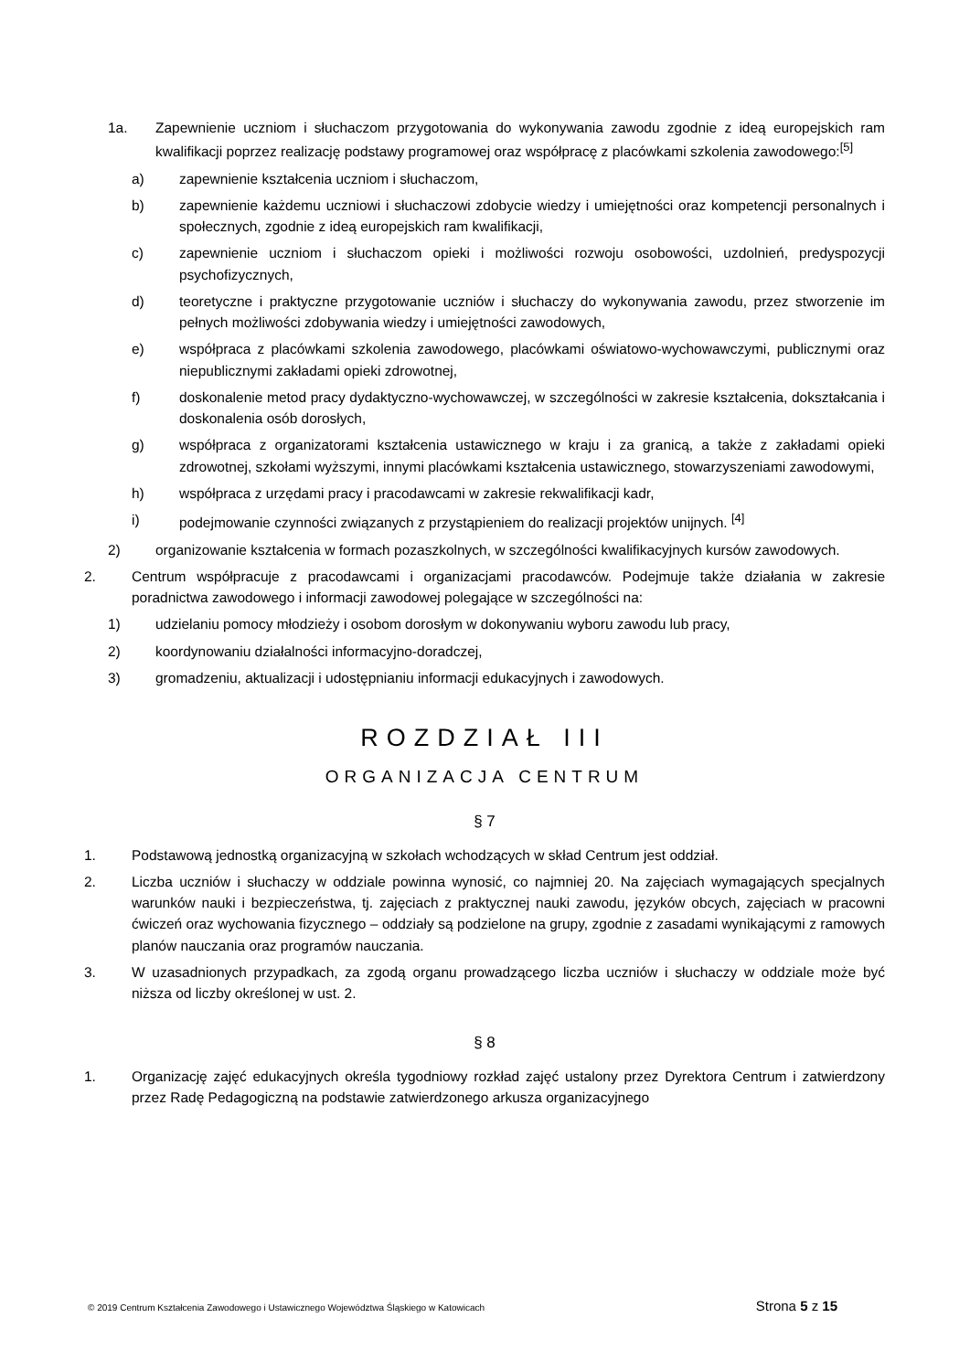1a. Zapewnienie uczniom i słuchaczom przygotowania do wykonywania zawodu zgodnie z ideą europejskich ram kwalifikacji poprzez realizację podstawy programowej oraz współpracę z placówkami szkolenia zawodowego:<sup>[5]</sup>
a) zapewnienie kształcenia uczniom i słuchaczom,
b) zapewnienie każdemu uczniowi i słuchaczowi zdobycie wiedzy i umiejętności oraz kompetencji personalnych i społecznych, zgodnie z ideą europejskich ram kwalifikacji,
c) zapewnienie uczniom i słuchaczom opieki i możliwości rozwoju osobowości, uzdolnień, predyspozycji psychofizycznych,
d) teoretyczne i praktyczne przygotowanie uczniów i słuchaczy do wykonywania zawodu, przez stworzenie im pełnych możliwości zdobywania wiedzy i umiejętności zawodowych,
e) współpraca z placówkami szkolenia zawodowego, placówkami oświatowo-wychowawczymi, publicznymi oraz niepublicznymi zakładami opieki zdrowotnej,
f) doskonalenie metod pracy dydaktyczno-wychowawczej, w szczególności w zakresie kształcenia, dokształcania i doskonalenia osób dorosłych,
g) współpraca z organizatorami kształcenia ustawicznego w kraju i za granicą, a także z zakładami opieki zdrowotnej, szkołami wyższymi, innymi placówkami kształcenia ustawicznego, stowarzyszeniami zawodowymi,
h) współpraca z urzędami pracy i pracodawcami w zakresie rekwalifikacji kadr,
i) podejmowanie czynności związanych z przystąpieniem do realizacji projektów unijnych. <sup>[4]</sup>
2) organizowanie kształcenia w formach pozaszkolnych, w szczególności kwalifikacyjnych kursów zawodowych.
2. Centrum współpracuje z pracodawcami i organizacjami pracodawców. Podejmuje także działania w zakresie poradnictwa zawodowego i informacji zawodowej polegające w szczególności na:
1) udzielaniu pomocy młodzieży i osobom dorosłym w dokonywaniu wyboru zawodu lub pracy,
2) koordynowaniu działalności informacyjno-doradczej,
3) gromadzeniu, aktualizacji i udostępnianiu informacji edukacyjnych i zawodowych.
ROZDZIAŁ III
ORGANIZACJA CENTRUM
§ 7
1. Podstawową jednostką organizacyjną w szkołach wchodzących w skład Centrum jest oddział.
2. Liczba uczniów i słuchaczy w oddziale powinna wynosić, co najmniej 20. Na zajęciach wymagających specjalnych warunków nauki i bezpieczeństwa, tj. zajęciach z praktycznej nauki zawodu, języków obcych, zajęciach w pracowni ćwiczeń oraz wychowania fizycznego – oddziały są podzielone na grupy, zgodnie z zasadami wynikającymi z ramowych planów nauczania oraz programów nauczania.
3. W uzasadnionych przypadkach, za zgodą organu prowadzącego liczba uczniów i słuchaczy w oddziale może być niższa od liczby określonej w ust. 2.
§ 8
1. Organizację zajęć edukacyjnych określa tygodniowy rozkład zajęć ustalony przez Dyrektora Centrum i zatwierdzony przez Radę Pedagogiczną na podstawie zatwierdzonego arkusza organizacyjnego
© 2019 Centrum Kształcenia Zawodowego i Ustawicznego Województwa Śląskiego w Katowicach Strona 5 z 15